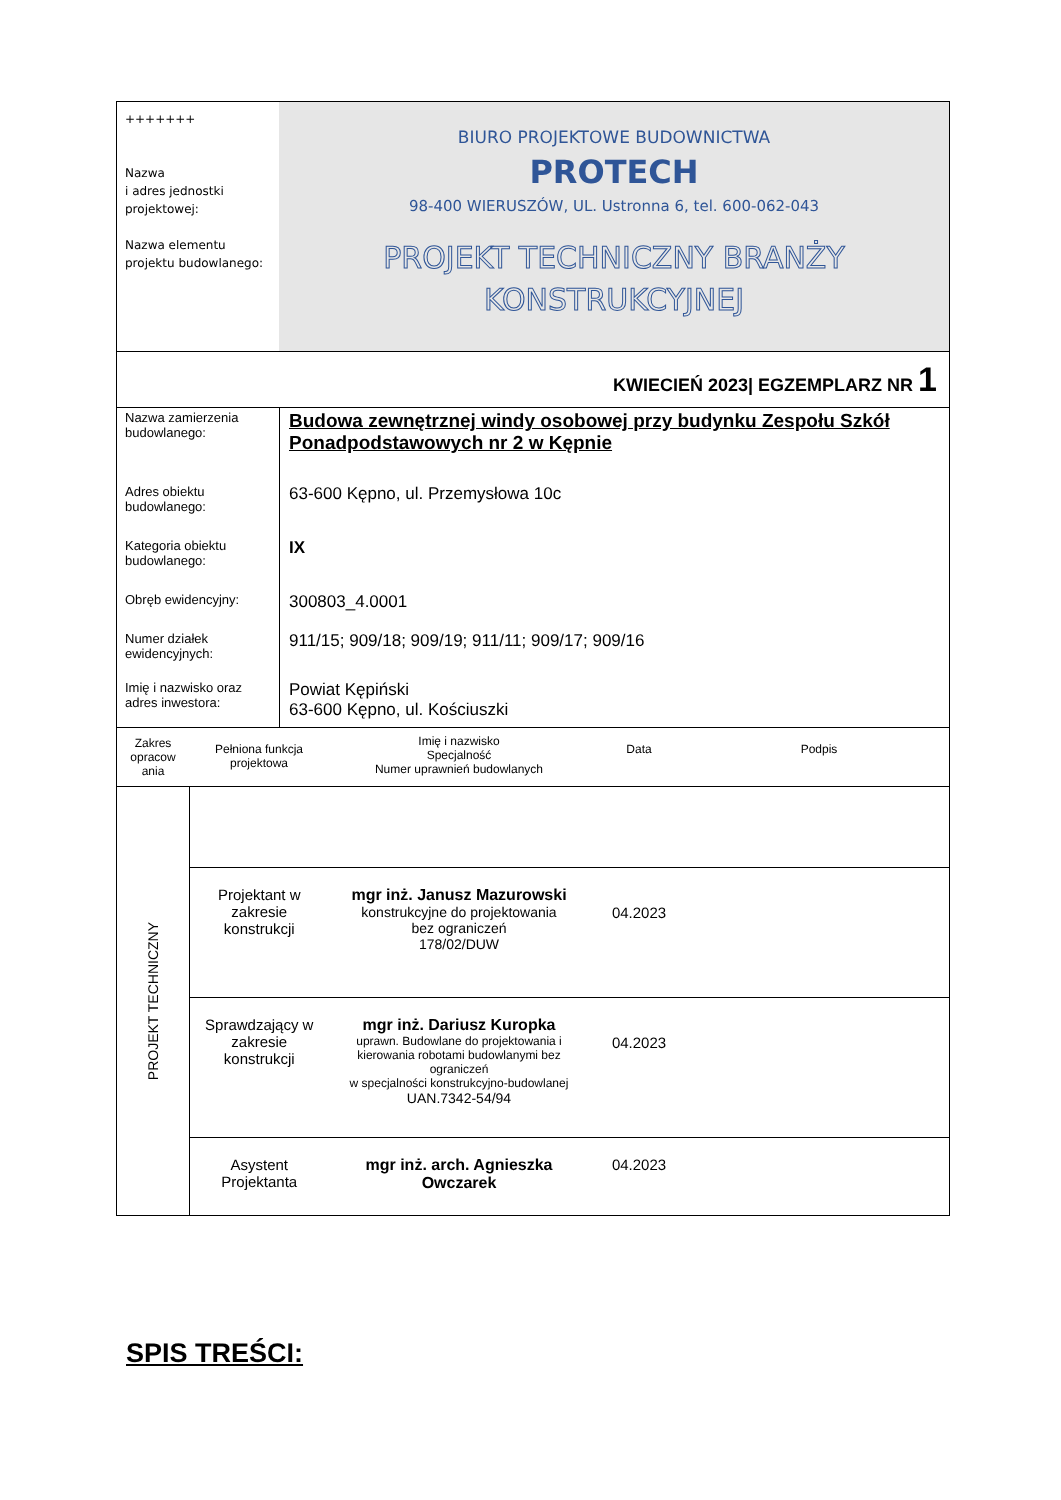| +++++++ Nazwa i adres jednostki projektowej: Nazwa elementu projektu budowlanego: | BIURO PROJEKTOWE BUDOWNICTWA PROTECH 98-400 WIERUSZÓW, UL. Ustronna 6, tel. 600-062-043 PROJEKT TECHNICZNY BRANŻY KONSTRUKCYJNEJ |
| KWIECIEŃ 2023/ EGZEMPLARZ NR 1 | |
| Nazwa zamierzenia budowlanego: | Budowa zewnętrznej windy osobowej przy budynku Zespołu Szkół Ponadpodstawowych nr 2 w Kępnie |
| Adres obiektu budowlanego: | 63-600 Kępno, ul. Przemysłowa 10c |
| Kategoria obiektu budowlanego: | IX |
| Obręb ewidencyjny: | 300803_4.0001 |
| Numer działek ewidencyjnych: | 911/15; 909/18; 909/19; 911/11; 909/17; 909/16 |
| Imię i nazwisko oraz adres inwestora: | Powiat Kępiński 63-600 Kępno, ul. Kościuszki |
| Zakres opracow ania | Pełniona funkcja projektowa | Imię i nazwisko Specjalność Numer uprawnień budowlanych | Data | Podpis |
| PROJEKT TECHNICZNY | | | | |
| | Projektant w zakresie konstrukcji | mgr inż. Janusz Mazurowski konstrukcyjne do projektowania bez ograniczeń 178/02/DUW | 04.2023 | |
| | Sprawdzający w zakresie konstrukcji | mgr inż. Dariusz Kuropka uprawn. Budowlane do projektowania i kierowania robotami budowlanymi bez ograniczeń w specjalności konstrukcyjno-budowlanej UAN.7342-54/94 | 04.2023 | |
| | Asystent Projektanta | mgr inż. arch. Agnieszka Owczarek | 04.2023 | |
SPIS TREŚCI: